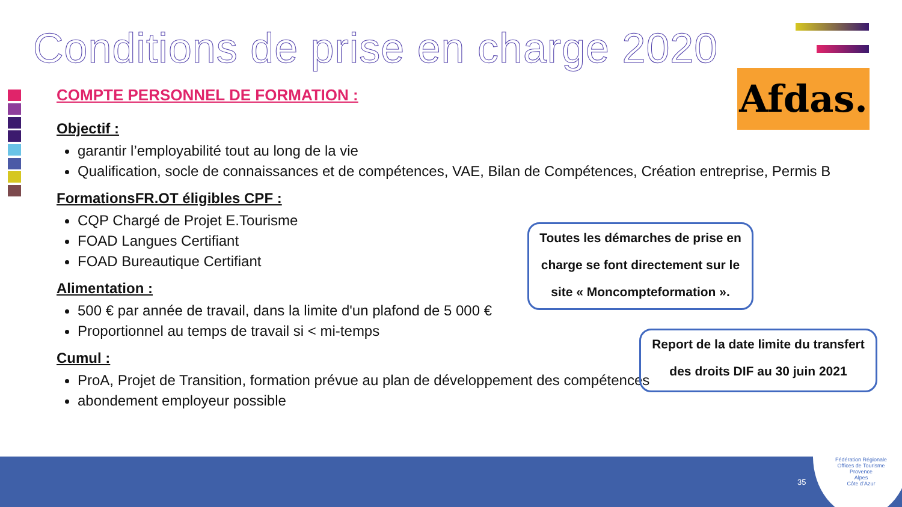Conditions de prise en charge 2020
Afdas.
COMPTE PERSONNEL DE FORMATION :
Objectif :
garantir l’employabilité tout au long de la vie
Qualification, socle de connaissances et de compétences, VAE, Bilan de Compétences, Création entreprise, Permis B
FormationsFR.OT éligibles CPF :
CQP Chargé de Projet E.Tourisme
FOAD Langues Certifiant
FOAD Bureautique Certifiant
Alimentation :
500 € par année de travail, dans la limite d'un plafond de 5 000 €
Proportionnel au temps de travail si < mi-temps
Cumul :
ProA, Projet de Transition, formation prévue au plan de développement des compétences
abondement employeur possible
Toutes les démarches de prise en charge se font directement sur le site « Moncompteformation ».
Report de la date limite du transfert des droits DIF au 30 juin 2021
35
Fédération Régionale
Offices de Tourisme
Provence
Alpes
Côte d’Azur